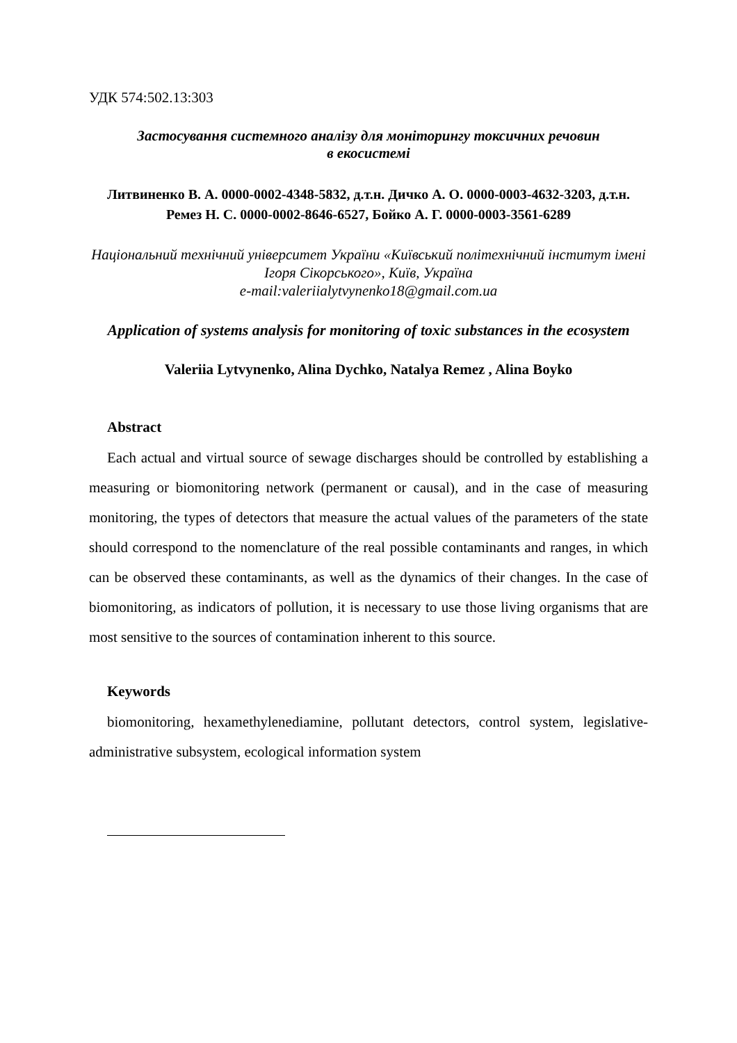УДК 574:502.13:303
Застосування системного аналізу для моніторингу токсичних речовин
в екосистемі
Литвиненко В. А. 0000-0002-4348-5832, д.т.н. Дичко А. О. 0000-0003-4632-3203, д.т.н. Ремез Н. С. 0000-0002-8646-6527, Бойко А. Г. 0000-0003-3561-6289
Національний технічний університет України «Київський політехнічний інститут імені Ігоря Сікорського», Київ, Україна
e-mail:valeriialytvynenko18@gmail.com.ua
Application of systems analysis for monitoring of toxic substances in the ecosystem
Valeriia Lytvynenko, Alina Dychko, Natalya Remez , Alina Boyko
Abstract
Each actual and virtual source of sewage discharges should be controlled by establishing a measuring or biomonitoring network (permanent or causal), and in the case of measuring monitoring, the types of detectors that measure the actual values of the parameters of the state should correspond to the nomenclature of the real possible contaminants and ranges, in which can be observed these contaminants, as well as the dynamics of their changes. In the case of biomonitoring, as indicators of pollution, it is necessary to use those living organisms that are most sensitive to the sources of contamination inherent to this source.
Keywords
biomonitoring, hexamethylenediamine, pollutant detectors, control system, legislative-administrative subsystem, ecological information system